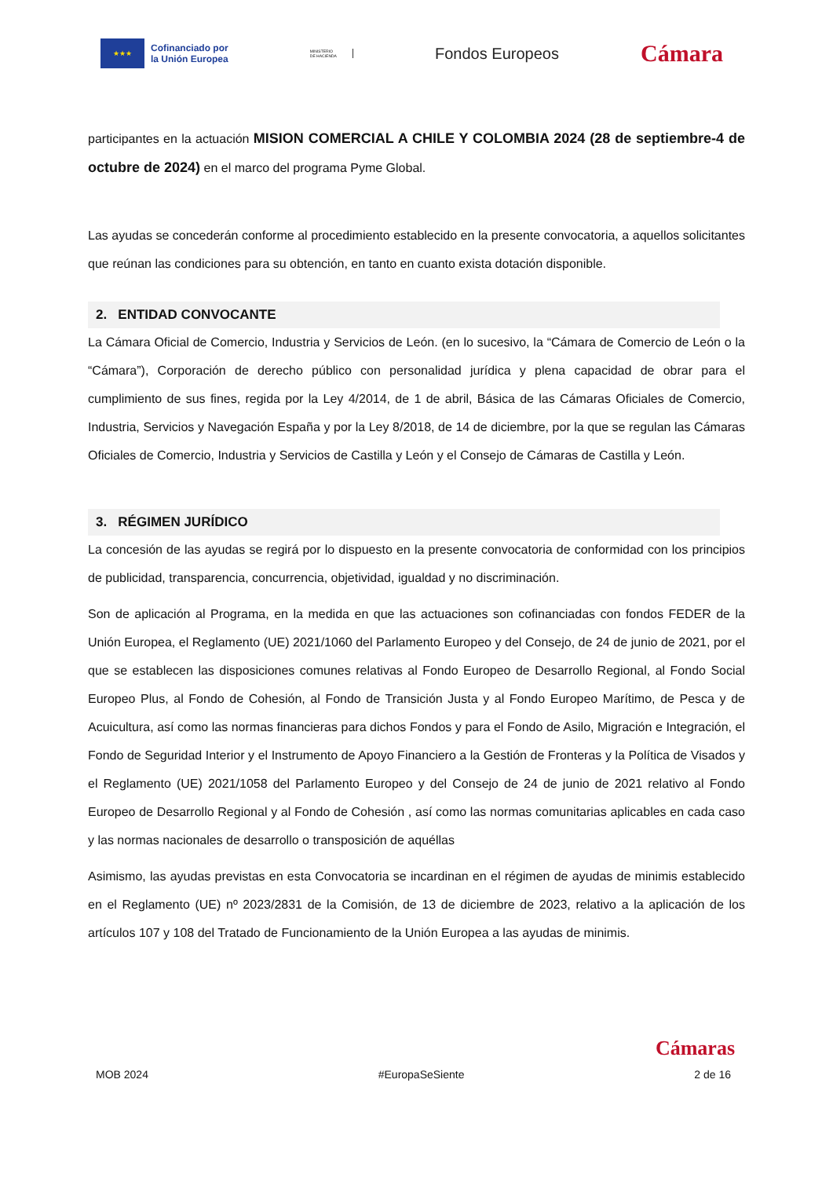★★★
Cofinanciado por
la Unión Europea
MINISTERIO
DE HACIENDA
Fondos Europeos
Cámara
participantes en la actuación MISION COMERCIAL A CHILE Y COLOMBIA 2024 (28 de septiembre-4 de octubre de 2024) en el marco del programa Pyme Global.
Las ayudas se concederán conforme al procedimiento establecido en la presente convocatoria, a aquellos solicitantes que reúnan las condiciones para su obtención, en tanto en cuanto exista dotación disponible.
2. ENTIDAD CONVOCANTE
La Cámara Oficial de Comercio, Industria y Servicios de León. (en lo sucesivo, la “Cámara de Comercio de León o la “Cámara”), Corporación de derecho público con personalidad jurídica y plena capacidad de obrar para el cumplimiento de sus fines, regida por la Ley 4/2014, de 1 de abril, Básica de las Cámaras Oficiales de Comercio, Industria, Servicios y Navegación España y por la Ley 8/2018, de 14 de diciembre, por la que se regulan las Cámaras Oficiales de Comercio, Industria y Servicios de Castilla y León y el Consejo de Cámaras de Castilla y León.
3. RÉGIMEN JURÍDICO
La concesión de las ayudas se regirá por lo dispuesto en la presente convocatoria de conformidad con los principios de publicidad, transparencia, concurrencia, objetividad, igualdad y no discriminación.
Son de aplicación al Programa, en la medida en que las actuaciones son cofinanciadas con fondos FEDER de la Unión Europea, el Reglamento (UE) 2021/1060 del Parlamento Europeo y del Consejo, de 24 de junio de 2021, por el que se establecen las disposiciones comunes relativas al Fondo Europeo de Desarrollo Regional, al Fondo Social Europeo Plus, al Fondo de Cohesión, al Fondo de Transición Justa y al Fondo Europeo Marítimo, de Pesca y de Acuicultura, así como las normas financieras para dichos Fondos y para el Fondo de Asilo, Migración e Integración, el Fondo de Seguridad Interior y el Instrumento de Apoyo Financiero a la Gestión de Fronteras y la Política de Visados y el Reglamento (UE) 2021/1058 del Parlamento Europeo y del Consejo de 24 de junio de 2021 relativo al Fondo Europeo de Desarrollo Regional y al Fondo de Cohesión , así como las normas comunitarias aplicables en cada caso y las normas nacionales de desarrollo o transposición de aquéllas
Asimismo, las ayudas previstas en esta Convocatoria se incardinan en el régimen de ayudas de minimis establecido en el Reglamento (UE) nº 2023/2831 de la Comisión, de 13 de diciembre de 2023, relativo a la aplicación de los artículos 107 y 108 del Tratado de Funcionamiento de la Unión Europea a las ayudas de minimis.
Cámaras
MOB 2024 #EuropaSeSiente 2 de 16